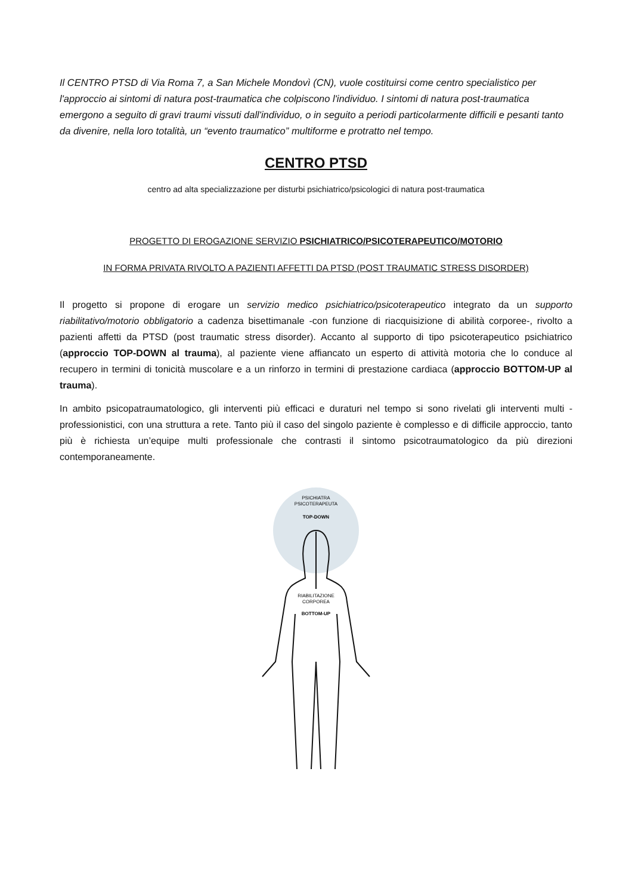Il CENTRO PTSD di Via Roma 7, a San Michele Mondovì (CN), vuole costituirsi come centro specialistico per l'approccio ai sintomi di natura post-traumatica che colpiscono l'individuo. I sintomi di natura post-traumatica emergono a seguito di gravi traumi vissuti dall'individuo, o in seguito a periodi particolarmente difficili e pesanti tanto da divenire, nella loro totalità, un “evento traumatico” multiforme e protratto nel tempo.
CENTRO PTSD
centro ad alta specializzazione per disturbi psichiatrico/psicologici di natura post-traumatica
PROGETTO DI EROGAZIONE SERVIZIO PSICHIATRICO/PSICOTERAPEUTICO/MOTORIO
IN FORMA PRIVATA RIVOLTO A PAZIENTI AFFETTI DA PTSD (POST TRAUMATIC STRESS DISORDER)
Il progetto si propone di erogare un servizio medico psichiatrico/psicoterapeutico integrato da un supporto riabilitativo/motorio obbligatorio a cadenza bisettimanale -con funzione di riacquisizione di abilità corporee-, rivolto a pazienti affetti da PTSD (post traumatic stress disorder). Accanto al supporto di tipo psicoterapeutico psichiatrico (approccio TOP-DOWN al trauma), al paziente viene affiancato un esperto di attività motoria che lo conduce al recupero in termini di tonicità muscolare e a un rinforzo in termini di prestazione cardiaca (approccio BOTTOM-UP al trauma).
In ambito psicopatraumatologico, gli interventi più efficaci e duraturi nel tempo si sono rivelati gli interventi multi - professionistici, con una struttura a rete. Tanto più il caso del singolo paziente è complesso e di difficile approccio, tanto più è richiesta un’equipe multi professionale che contrasti il sintomo psicotraumatologico da più direzioni contemporaneamente.
PSICHIATRA
PSICOTERAPEUTA
TOP-DOWN
RIABILITAZIONE
CORPOREA
BOTTOM-UP